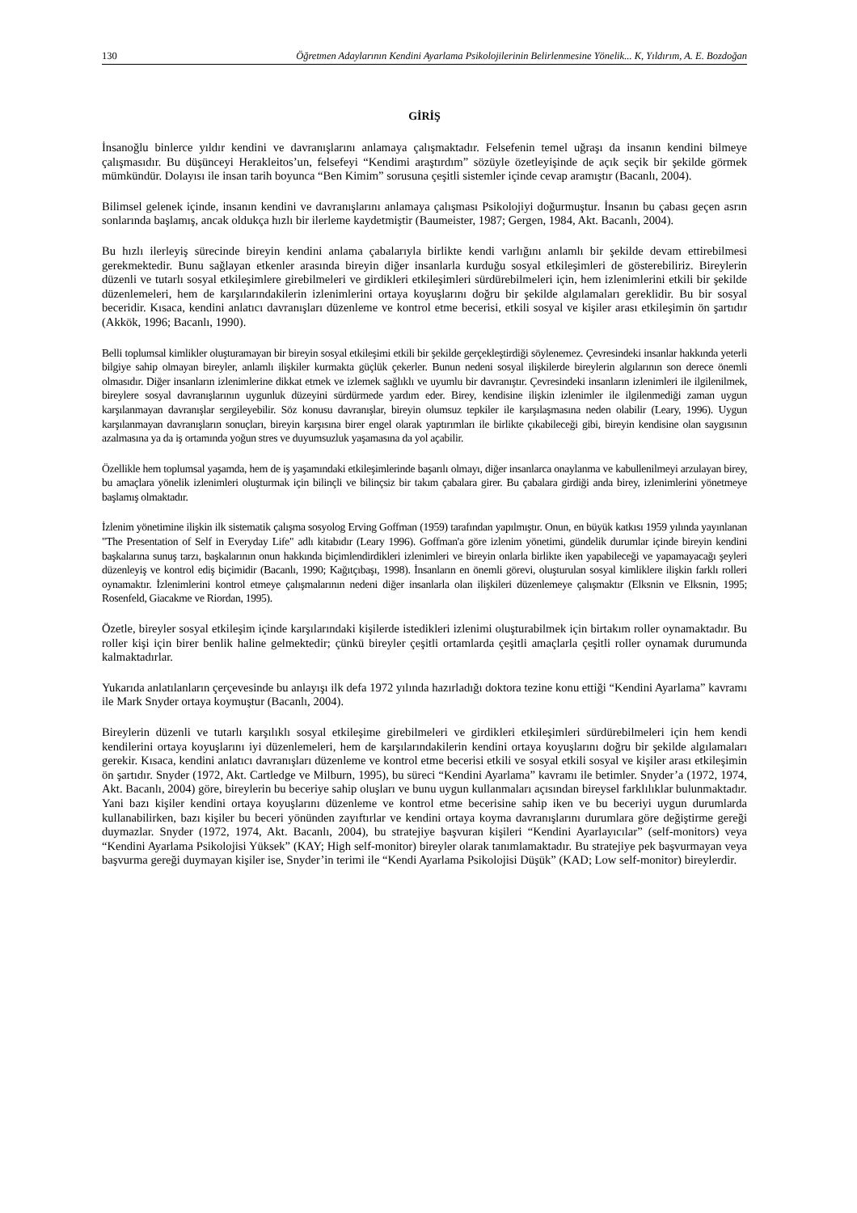130 Öğretmen Adaylarının Kendini Ayarlama Psikolojilerinin Belirlenmesine Yönelik... K, Yıldırım, A. E. Bozdoğan
GİRİŞ
İnsanoğlu binlerce yıldır kendini ve davranışlarını anlamaya çalışmaktadır. Felsefenin temel uğraşı da insanın kendini bilmeye çalışmasıdır. Bu düşünceyi Herakleitos’un, felsefeyi “Kendimi araştırdım” sözüyle özetleyişinde de açık seçik bir şekilde görmek mümkündür. Dolayısı ile insan tarih boyunca “Ben Kimim” sorusuna çeşitli sistemler içinde cevap aramıştır (Bacanlı, 2004).
Bilimsel gelenek içinde, insanın kendini ve davranışlarını anlamaya çalışması Psikolojiyi doğurmuştur. İnsanın bu çabası geçen asrın sonlarında başlamış, ancak oldukça hızlı bir ilerleme kaydetmiştir (Baumeister, 1987; Gergen, 1984, Akt. Bacanlı, 2004).
Bu hızlı ilerleyiş sürecinde bireyin kendini anlama çabalarıyla birlikte kendi varlığını anlamlı bir şekilde devam ettirebilmesi gerekmektedir. Bunu sağlayan etkenler arasında bireyin diğer insanlarla kurduğu sosyal etkileşimleri de gösterebiliriz. Bireylerin düzenli ve tutarlı sosyal etkileşimlere girebilmeleri ve girdikleri etkileşimleri sürdürebilmeleri için, hem izlenimlerini etkili bir şekilde düzenlemeleri, hem de karşılarındakilerin izlenimlerini ortaya koyuşlarını doğru bir şekilde algılamaları gereklidir. Bu bir sosyal beceridir. Kısaca, kendini anlatıcı davranışları düzenleme ve kontrol etme becerisi, etkili sosyal ve kişiler arası etkileşimin ön şartıdır (Akkök, 1996; Bacanlı, 1990).
Belli toplumsal kimlikler oluşturamayan bir bireyin sosyal etkileşimi etkili bir şekilde gerçekleştirdiği söylenemez. Çevresindeki insanlar hakkında yeterli bilgiye sahip olmayan bireyler, anlamlı ilişkiler kurmakta güçlük çekerler. Bunun nedeni sosyal ilişkilerde bireylerin algılarının son derece önemli olmasıdır. Diğer insanların izlenimlerine dikkat etmek ve izlemek sağlıklı ve uyumlu bir davranıştır. Çevresindeki insanların izlenimleri ile ilgilenilmek, bireylere sosyal davranışlarının uygunluk düzeyini sürdürmede yardım eder. Birey, kendisine ilişkin izlenimler ile ilgilenmediği zaman uygun karşılanmayan davranışlar sergileyebilir. Söz konusu davranışlar, bireyin olumsuz tepkiler ile karşılaşmasına neden olabilir (Leary, 1996). Uygun karşılanmayan davranışların sonuçları, bireyin karşısına birer engel olarak yaptırımları ile birlikte çıkabileceği gibi, bireyin kendisine olan saygısının azalmasına ya da iş ortamında yoğun stres ve duyumsuzluk yaşamasına da yol açabilir.
Özellikle hem toplumsal yaşamda, hem de iş yaşamındaki etkileşimlerinde başarılı olmayı, diğer insanlarca onaylanma ve kabullenilmeyi arzulayan birey, bu amaçlara yönelik izlenimleri oluşturmak için bilinçli ve bilinçsiz bir takım çabalara girer. Bu çabalara girdiği anda birey, izlenimlerini yönetmeye başlamış olmaktadır.
İzlenim yönetimine ilişkin ilk sistematik çalışma sosyolog Erving Goffman (1959) tarafından yapılmıştır. Onun, en büyük katkısı 1959 yılında yayınlanan "The Presentation of Self in Everyday Life" adlı kitabıdır (Leary 1996). Goffman'a göre izlenim yönetimi, gündelik durumlar içinde bireyin kendini başkalarına sunuş tarzı, başkalarının onun hakkında biçimlendirdikleri izlenimleri ve bireyin onlarla birlikte iken yapabileceği ve yapamayacağı şeyleri düzenleyiş ve kontrol ediş biçimidir (Bacanlı, 1990; Kağıtçıbaşı, 1998). İnsanların en önemli görevi, oluşturulan sosyal kimliklere ilişkin farklı rolleri oynamaktır. İzlenimlerini kontrol etmeye çalışmalarının nedeni diğer insanlarla olan ilişkileri düzenlemeye çalışmaktır (Elksnin ve Elksnin, 1995; Rosenfeld, Giacakme ve Riordan, 1995).
Özetle, bireyler sosyal etkileşim içinde karşılarındaki kişilerde istedikleri izlenimi oluşturabilmek için birtakım roller oynamaktadır. Bu roller kişi için birer benlik haline gelmektedir; çünkü bireyler çeşitli ortamlarda çeşitli amaçlarla çeşitli roller oynamak durumunda kalmaktadırlar.
Yukarıda anlatılanların çerçevesinde bu anlayışı ilk defa 1972 yılında hazırladığı doktora tezine konu ettiği “Kendini Ayarlama” kavramı ile Mark Snyder ortaya koymuştur (Bacanlı, 2004).
Bireylerin düzenli ve tutarlı karşılıklı sosyal etkileşime girebilmeleri ve girdikleri etkileşimleri sürdürebilmeleri için hem kendi kendilerini ortaya koyuşlarını iyi düzenlemeleri, hem de karşılarındakilerin kendini ortaya koyuşlarını doğru bir şekilde algılamaları gerekir. Kısaca, kendini anlatıcı davranışları düzenleme ve kontrol etme becerisi etkili ve sosyal etkili sosyal ve kişiler arası etkileşimin ön şartıdır. Snyder (1972, Akt. Cartledge ve Milburn, 1995), bu süreci “Kendini Ayarlama” kavramı ile betimler. Snyder’a (1972, 1974, Akt. Bacanlı, 2004) göre, bireylerin bu beceriye sahip oluşları ve bunu uygun kullanmaları açısından bireysel farklılıklar bulunmaktadır. Yani bazı kişiler kendini ortaya koyuşlarını düzenleme ve kontrol etme becerisine sahip iken ve bu beceriyi uygun durumlarda kullanabilirken, bazı kişiler bu beceri yönünden zayıftırlar ve kendini ortaya koyma davranışlarını durumlara göre değiştirme gereği duymazlar. Snyder (1972, 1974, Akt. Bacanlı, 2004), bu stratejiye başvuran kişileri “Kendini Ayarlayıcılar” (self-monitors) veya “Kendini Ayarlama Psikolojisi Yüksek” (KAY; High self-monitor) bireyler olarak tanımlamaktadır. Bu stratejiye pek başvurmayan veya başvurma gereği duymayan kişiler ise, Snyder’in terimi ile “Kendi Ayarlama Psikolojisi Düşük” (KAD; Low self-monitor) bireylerdir.